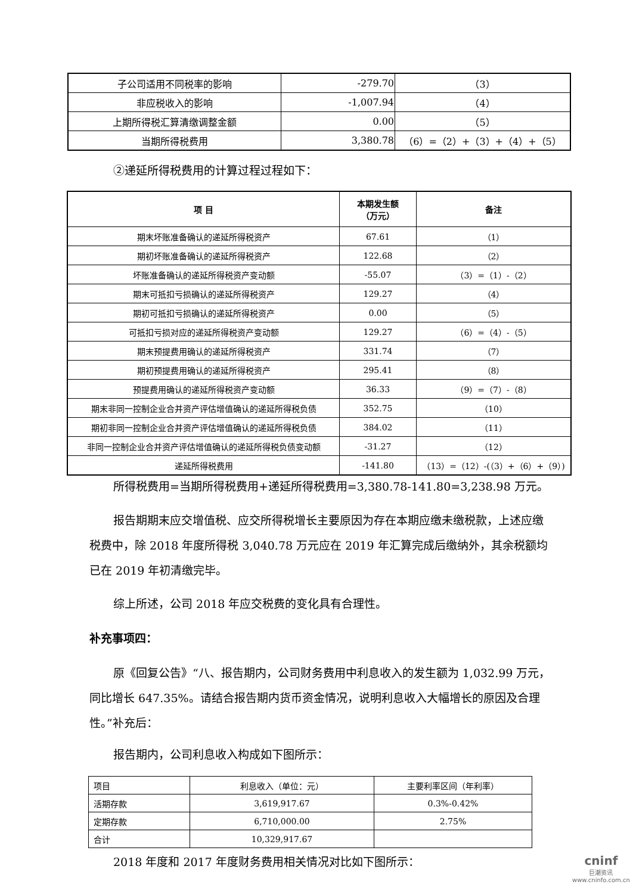| 子公司适用不同税率的影响 | -279.70 | （3） |
| 非应税收入的影响 | -1,007.94 | （4） |
| 上期所得税汇算清缴调整金额 | 0.00 | （5） |
| 当期所得税费用 | 3,380.78 | （6）=（2）+（3）+（4）+（5） |
②递延所得税费用的计算过程过程如下：
| 项 目 | 本期发生额 （万元） | 备注 |
| --- | --- | --- |
| 期末坏账准备确认的递延所得税资产 | 67.61 | （1） |
| 期初坏账准备确认的递延所得税资产 | 122.68 | （2） |
| 坏账准备确认的递延所得税资产变动额 | -55.07 | （3）=（1）-（2） |
| 期末可抵扣亏损确认的递延所得税资产 | 129.27 | （4） |
| 期初可抵扣亏损确认的递延所得税资产 | 0.00 | （5） |
| 可抵扣亏损对应的递延所得税资产变动额 | 129.27 | （6）=（4）-（5） |
| 期末预提费用确认的递延所得税资产 | 331.74 | （7） |
| 期初预提费用确认的递延所得税资产 | 295.41 | （8） |
| 预提费用确认的递延所得税资产变动额 | 36.33 | （9）=（7）-（8） |
| 期末非同一控制企业合并资产评估增值确认的递延所得税负债 | 352.75 | （10） |
| 期初非同一控制企业合并资产评估增值确认的递延所得税负债 | 384.02 | （11） |
| 非同一控制企业合并资产评估增值确认的递延所得税负债变动额 | -31.27 | （12） |
| 递延所得税费用 | -141.80 | （13）=（12）-(（3）+（6）+（9）) |
所得税费用=当期所得税费用+递延所得税费用=3,380.78-141.80=3,238.98 万元。
报告期期末应交增值税、应交所得税增长主要原因为存在本期应缴未缴税款，上述应缴税费中，除 2018 年度所得税 3,040.78 万元应在 2019 年汇算完成后缴纳外，其余税额均已在 2019 年初清缴完毕。
综上所述，公司 2018 年应交税费的变化具有合理性。
补充事项四：
原《回复公告》“八、报告期内，公司财务费用中利息收入的发生额为 1,032.99 万元，同比增长 647.35%。请结合报告期内货币资金情况，说明利息收入大幅增长的原因及合理性。”补充后：
报告期内，公司利息收入构成如下图所示：
| 项目 | 利息收入（单位：元） | 主要利率区间（年利率） |
| 活期存款 | 3,619,917.67 | 0.3%-0.42% |
| 定期存款 | 6,710,000.00 | 2.75% |
| 合计 | 10,329,917.67 | |
2018 年度和 2017 年度财务费用相关情况对比如下图所示：
cninf
巨潮资讯
www.cninfo.com.cn